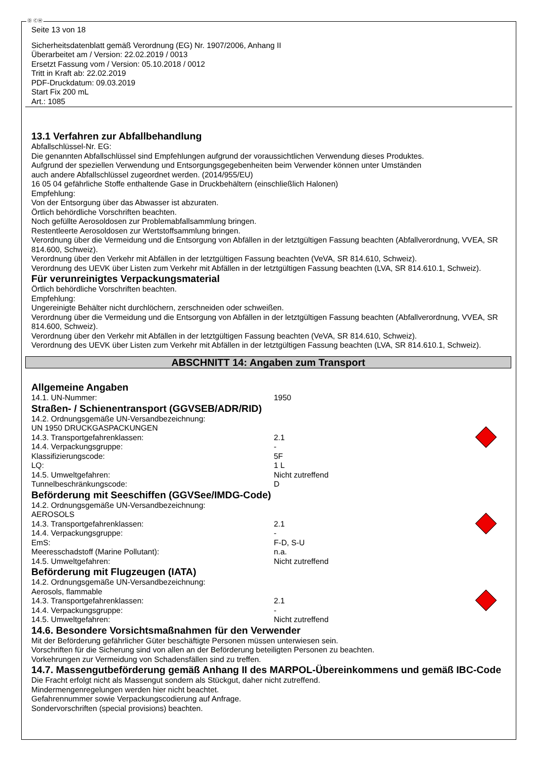Ⓓ ⒸⒽ
Seite 13 von 18
Sicherheitsdatenblatt gemäß Verordnung (EG) Nr. 1907/2006, Anhang II
Überarbeitet am / Version: 22.02.2019 / 0013
Ersetzt Fassung vom / Version: 05.10.2018 / 0012
Tritt in Kraft ab: 22.02.2019
PDF-Druckdatum: 09.03.2019
Start Fix 200 mL
Art.: 1085
13.1 Verfahren zur Abfallbehandlung
Abfallschlüssel-Nr. EG:
Die genannten Abfallschlüssel sind Empfehlungen aufgrund der voraussichtlichen Verwendung dieses Produktes.
Aufgrund der speziellen Verwendung und Entsorgungsgegebenheiten beim Verwender können unter Umständen
auch andere Abfallschlüssel zugeordnet werden. (2014/955/EU)
16 05 04 gefährliche Stoffe enthaltende Gase in Druckbehältern (einschließlich Halonen)
Empfehlung:
Von der Entsorgung über das Abwasser ist abzuraten.
Örtlich behördliche Vorschriften beachten.
Noch gefüllte Aerosoldosen zur Problemabfallsammlung bringen.
Restentleerte Aerosoldosen zur Wertstoffsammlung bringen.
Verordnung über die Vermeidung und die Entsorgung von Abfällen in der letztgültigen Fassung beachten (Abfallverordnung, VVEA, SR 814.600, Schweiz).
Verordnung über den Verkehr mit Abfällen in der letztgültigen Fassung beachten (VeVA, SR 814.610, Schweiz).
Verordnung des UEVK über Listen zum Verkehr mit Abfällen in der letztgültigen Fassung beachten (LVA, SR 814.610.1, Schweiz).
Für verunreinigtes Verpackungsmaterial
Örtlich behördliche Vorschriften beachten.
Empfehlung:
Ungereinigte Behälter nicht durchlöchern, zerschneiden oder schweißen.
Verordnung über die Vermeidung und die Entsorgung von Abfällen in der letztgültigen Fassung beachten (Abfallverordnung, VVEA, SR 814.600, Schweiz).
Verordnung über den Verkehr mit Abfällen in der letztgültigen Fassung beachten (VeVA, SR 814.610, Schweiz).
Verordnung des UEVK über Listen zum Verkehr mit Abfällen in der letztgültigen Fassung beachten (LVA, SR 814.610.1, Schweiz).
ABSCHNITT 14: Angaben zum Transport
Allgemeine Angaben
14.1. UN-Nummer: 1950
Straßen- / Schienentransport (GGVSEB/ADR/RID)
14.2. Ordnungsgemäße UN-Versandbezeichnung:
UN 1950 DRUCKGASPACKUNGEN
14.3. Transportgefahrenklassen: 2.1
14.4. Verpackungsgruppe: -
Klassifizierungscode: 5F
LQ: 1 L
14.5. Umweltgefahren: Nicht zutreffend
Tunnelbeschränkungscode: D
Beförderung mit Seeschiffen (GGVSee/IMDG-Code)
14.2. Ordnungsgemäße UN-Versandbezeichnung:
AEROSOLS
14.3. Transportgefahrenklassen: 2.1
14.4. Verpackungsgruppe: -
EmS: F-D, S-U
Meeresschadstoff (Marine Pollutant): n.a.
14.5. Umweltgefahren: Nicht zutreffend
Beförderung mit Flugzeugen (IATA)
14.2. Ordnungsgemäße UN-Versandbezeichnung:
Aerosols, flammable
14.3. Transportgefahrenklassen: 2.1
14.4. Verpackungsgruppe: -
14.5. Umweltgefahren: Nicht zutreffend
14.6. Besondere Vorsichtsmaßnahmen für den Verwender
Mit der Beförderung gefährlicher Güter beschäftigte Personen müssen unterwiesen sein.
Vorschriften für die Sicherung sind von allen an der Beförderung beteiligten Personen zu beachten.
Vorkehrungen zur Vermeidung von Schadensfällen sind zu treffen.
14.7. Massengutbeförderung gemäß Anhang II des MARPOL-Übereinkommens und gemäß IBC-Code
Die Fracht erfolgt nicht als Massengut sondern als Stückgut, daher nicht zutreffend.
Mindermengenregelungen werden hier nicht beachtet.
Gefahrennummer sowie Verpackungscodierung auf Anfrage.
Sondervorschriften (special provisions) beachten.